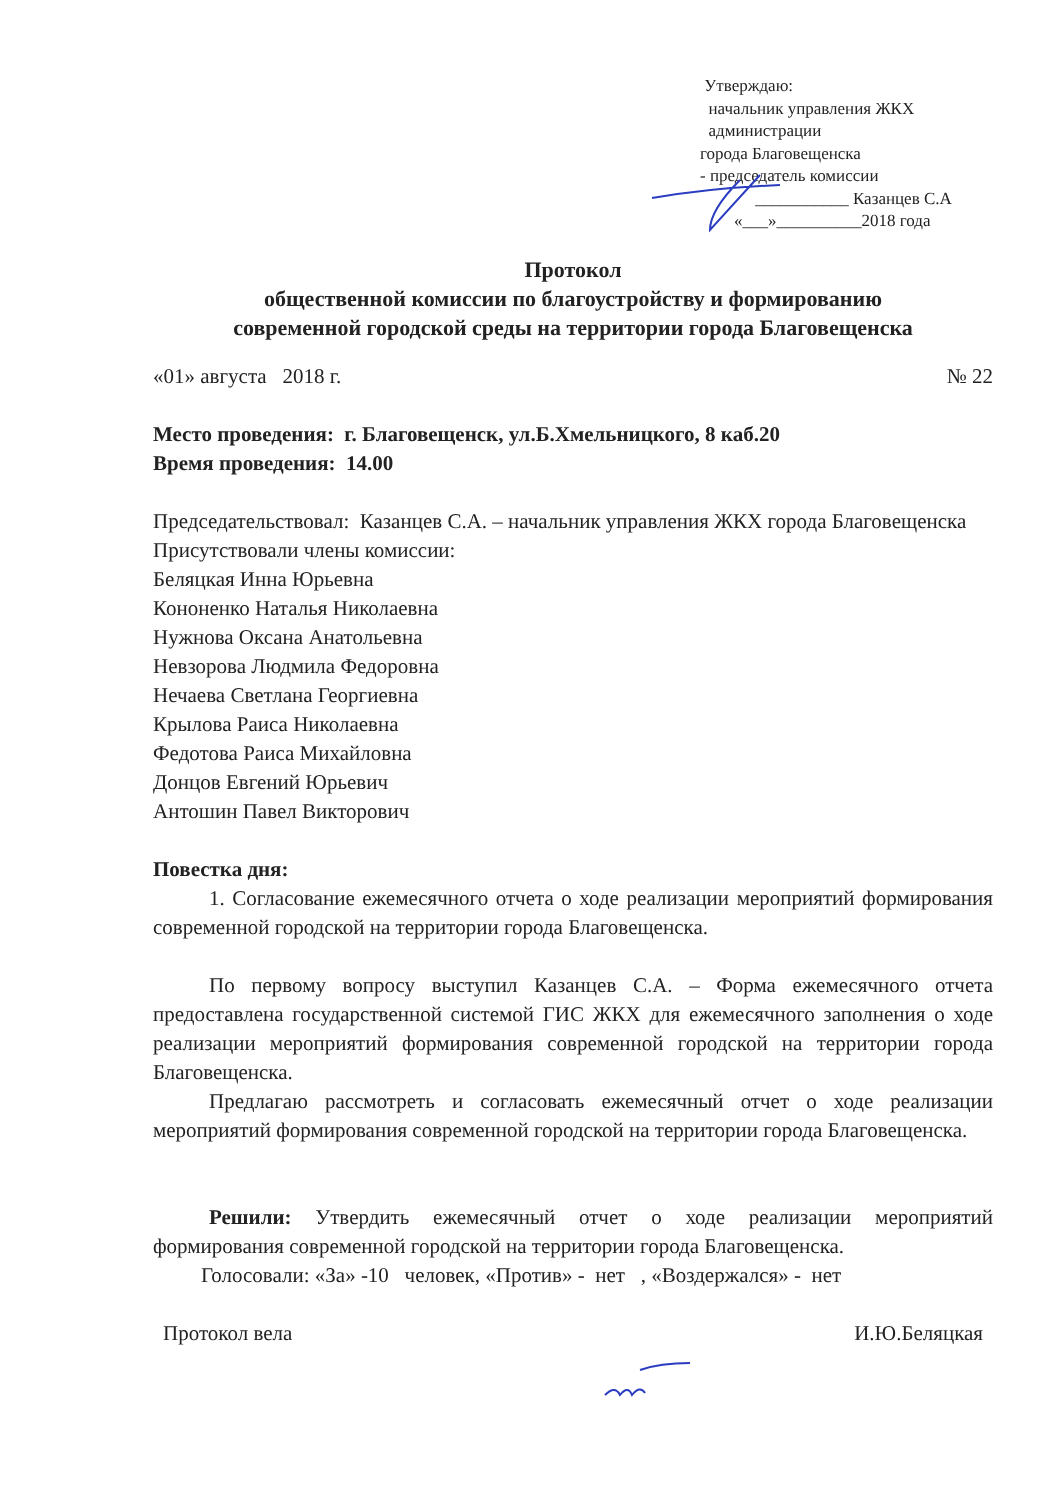Утверждаю:
начальник управления ЖКХ
администрации
города Благовещенска
- председатель комиссии
___________ Казанцев С.А
«___»__________2018 года
Протокол
общественной комиссии по благоустройству и формированию
современной городской среды на территории города Благовещенска
«01» августа 2018 г. № 22
Место проведения: г. Благовещенск, ул.Б.Хмельницкого, 8 каб.20
Время проведения: 14.00
Председательствовал: Казанцев С.А. – начальник управления ЖКХ города Благовещенска
Присутствовали члены комиссии:
Беляцкая Инна Юрьевна
Кононенко Наталья Николаевна
Нужнова Оксана Анатольевна
Невзорова Людмила Федоровна
Нечаева Светлана Георгиевна
Крылова Раиса Николаевна
Федотова Раиса Михайловна
Донцов Евгений Юрьевич
Антошин Павел Викторович
Повестка дня:
1. Согласование ежемесячного отчета о ходе реализации мероприятий формирования современной городской на территории города Благовещенска.
По первому вопросу выступил Казанцев С.А. – Форма ежемесячного отчета предоставлена государственной системой ГИС ЖКХ для ежемесячного заполнения о ходе реализации мероприятий формирования современной городской на территории города Благовещенска.
Предлагаю рассмотреть и согласовать ежемесячный отчет о ходе реализации мероприятий формирования современной городской на территории города Благовещенска.
Решили: Утвердить ежемесячный отчет о ходе реализации мероприятий формирования современной городской на территории города Благовещенска.
Голосовали: «За» -10 человек, «Против» - нет , «Воздержался» - нет
Протокол вела И.Ю.Беляцкая